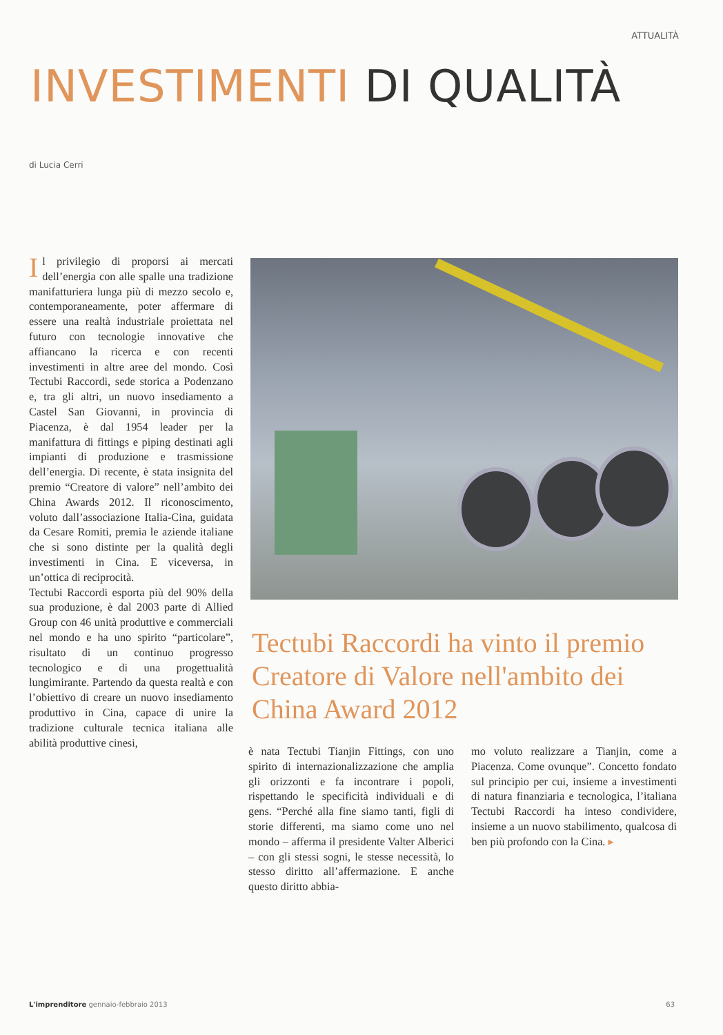ATTUALITÀ
INVESTIMENTI DI QUALITÀ
di Lucia Cerri
Il privilegio di proporsi ai mercati dell’energia con alle spalle una tradizione manifatturiera lunga più di mezzo secolo e, contemporaneamente, poter affermare di essere una realtà industriale proiettata nel futuro con tecnologie innovative che affiancano la ricerca e con recenti investimenti in altre aree del mondo. Così Tectubi Raccordi, sede storica a Podenzano e, tra gli altri, un nuovo insediamento a Castel San Giovanni, in provincia di Piacenza, è dal 1954 leader per la manifattura di fittings e piping destinati agli impianti di produzione e trasmissione dell’energia. Di recente, è stata insignita del premio “Creatore di valore” nell’ambito dei China Awards 2012. Il riconoscimento, voluto dall’associazione Italia-Cina, guidata da Cesare Romiti, premia le aziende italiane che si sono distinte per la qualità degli investimenti in Cina. E viceversa, in un’ottica di reciprocità.
Tectubi Raccordi esporta più del 90% della sua produzione, è dal 2003 parte di Allied Group con 46 unità produttive e commerciali nel mondo e ha uno spirito “particolare”, risultato di un continuo progresso tecnologico e di una progettualità lungimirante. Partendo da questa realtà e con l’obiettivo di creare un nuovo insediamento produttivo in Cina, capace di unire la tradizione culturale tecnica italiana alle abilità produttive cinesi,
Tectubi Raccordi ha vinto il premio Creatore di Valore nell'ambito dei China Award 2012
è nata Tectubi Tianjin Fittings, con uno spirito di internazionalizzazione che amplia gli orizzonti e fa incontrare i popoli, rispettando le specificità individuali e di gens. “Perché alla fine siamo tanti, figli di storie differenti, ma siamo come uno nel mondo – afferma il presidente Valter Albe­rici – con gli stessi sogni, le stesse necessità, lo stesso diritto all’affermazione. E anche questo diritto abbia-
mo voluto realizzare a Tianjin, come a Piacenza. Come ovunque”. Concetto fondato sul principio per cui, insieme a investimenti di natura finanziaria e tecnologica, l’italiana Tectubi Raccordi ha inteso condividere, insieme a un nuovo stabilimento, qualcosa di ben più profondo con la Cina. ▸
L'imprenditore gennaio-febbraio 2013
63